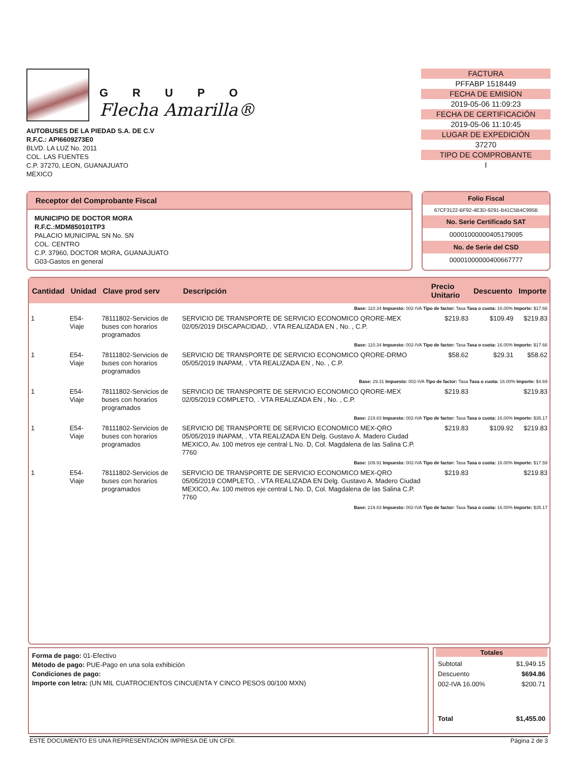GRUPO
Flecha Amarilla®
AUTOBUSES DE LA PIEDAD S.A. DE C.V
R.F.C.: API6609273E0
BLVD. LA LUZ No. 2011
COL. LAS FUENTES
C.P. 37270, LEON, GUANAJUATO
MEXICO
FACTURA
PFFABP 1518449
FECHA DE EMISION
2019-05-06 11:09:23
FECHA DE CERTIFICACIÓN
2019-05-06 11:10:45
LUGAR DE EXPEDICIÓN
37270
TIPO DE COMPROBANTE
I
Receptor del Comprobante Fiscal
MUNICIPIO DE DOCTOR MORA
R.F.C.:MDM850101TP3
PALACIO MUNICIPAL SN No. SN
COL. CENTRO
C.P. 37960, DOCTOR MORA, GUANAJUATO
G03-Gastos en general
Folio Fiscal
67CF3122-BF92-4E3D-9291-B41C5B4C995B
No. Serie Certificado SAT
00001000000405179095
No. de Serie del CSD
00001000000400667777
| Cantidad | Unidad | Clave prod serv | Descripción | Precio Unitario | Descuento | Importe |
| --- | --- | --- | --- | --- | --- | --- |
| Base: 110.34 Impuesto: 002-IVA Tipo de factor: Tasa Tasa o cuota: 16.00% Importe: $17.66 | | | | | | |
| 1 | E54-Viaje | 78111802-Servicios de buses con horarios programados | SERVICIO DE TRANSPORTE DE SERVICIO ECONOMICO QRORE-MEX 02/05/2019 DISCAPACIDAD, . VTA REALIZADA EN , No. , C.P. | $219.83 | $109.49 | $219.83 |
| Base: 110.34 Impuesto: 002-IVA Tipo de factor: Tasa Tasa o cuota: 16.00% Importe: $17.66 | | | | | | |
| 1 | E54-Viaje | 78111802-Servicios de buses con horarios programados | SERVICIO DE TRANSPORTE DE SERVICIO ECONOMICO QRORE-DRMO 05/05/2019 INAPAM, . VTA REALIZADA EN , No. , C.P. | $58.62 | $29.31 | $58.62 |
| Base: 29.31 Impuesto: 002-IVA Tipo de factor: Tasa Tasa o cuota: 16.00% Importe: $4.69 | | | | | | |
| 1 | E54-Viaje | 78111802-Servicios de buses con horarios programados | SERVICIO DE TRANSPORTE DE SERVICIO ECONOMICO QRORE-MEX 02/05/2019 COMPLETO, . VTA REALIZADA EN , No. , C.P. | $219.83 | | $219.83 |
| Base: 219.83 Impuesto: 002-IVA Tipo de factor: Tasa Tasa o cuota: 16.00% Importe: $35.17 | | | | | | |
| 1 | E54-Viaje | 78111802-Servicios de buses con horarios programados | SERVICIO DE TRANSPORTE DE SERVICIO ECONOMICO MEX-QRO 05/05/2019 INAPAM, . VTA REALIZADA EN Delg. Gustavo A. Madero Ciudad MEXICO, Av. 100 metros eje central L No. D, Col. Magdalena de las Salina C.P. 7760 | $219.83 | $109.92 | $219.83 |
| Base: 109.91 Impuesto: 002-IVA Tipo de factor: Tasa Tasa o cuota: 16.00% Importe: $17.59 | | | | | | |
| 1 | E54-Viaje | 78111802-Servicios de buses con horarios programados | SERVICIO DE TRANSPORTE DE SERVICIO ECONOMICO MEX-QRO 05/05/2019 COMPLETO, . VTA REALIZADA EN Delg. Gustavo A. Madero Ciudad MEXICO, Av. 100 metros eje central L No. D, Col. Magdalena de las Salina C.P. 7760 | $219.83 | | $219.83 |
| Base: 219.83 Impuesto: 002-IVA Tipo de factor: Tasa Tasa o cuota: 16.00% Importe: $35.17 | | | | | | |
Forma de pago: 01-Efectivo
Método de pago: PUE-Pago en una sola exhibición
Condiciones de pago:
Importe con letra: (UN MIL CUATROCIENTOS CINCUENTA Y CINCO PESOS 00/100 MXN)
Totales
| Subtotal | $1,949.15 |
| Descuento | $694.86 |
| 002-IVA 16.00% | $200.71 |
| Total | $1,455.00 |
ESTE DOCUMENTO ES UNA REPRESENTACIÓN IMPRESA DE UN CFDI. Página 2 de 3